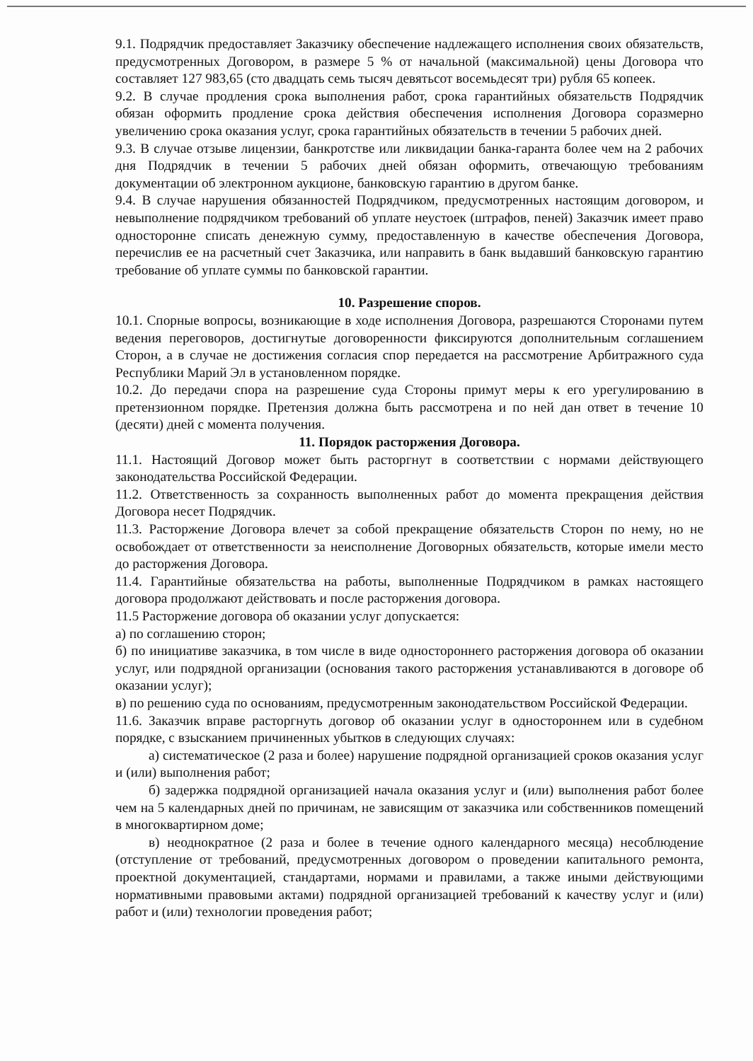9.1. Подрядчик предоставляет Заказчику обеспечение надлежащего исполнения своих обязательств, предусмотренных Договором, в размере 5 % от начальной (максимальной) цены Договора что составляет 127 983,65 (сто двадцать семь тысяч девятьсот восемьдесят три) рубля 65 копеек.
9.2. В случае продления срока выполнения работ, срока гарантийных обязательств Подрядчик обязан оформить продление срока действия обеспечения исполнения Договора соразмерно увеличению срока оказания услуг, срока гарантийных обязательств в течении 5 рабочих дней.
9.3. В случае отзыве лицензии, банкротстве или ликвидации банка-гаранта более чем на 2 рабочих дня Подрядчик в течении 5 рабочих дней обязан оформить, отвечающую требованиям документации об электронном аукционе, банковскую гарантию в другом банке.
9.4. В случае нарушения обязанностей Подрядчиком, предусмотренных настоящим договором, и невыполнение подрядчиком требований об уплате неустоек (штрафов, пеней) Заказчик имеет право односторонне списать денежную сумму, предоставленную в качестве обеспечения Договора, перечислив ее на расчетный счет Заказчика, или направить в банк выдавший банковскую гарантию требование об уплате суммы по банковской гарантии.
10. Разрешение споров.
10.1. Спорные вопросы, возникающие в ходе исполнения Договора, разрешаются Сторонами путем ведения переговоров, достигнутые договоренности фиксируются дополнительным соглашением Сторон, а в случае не достижения согласия спор передается на рассмотрение Арбитражного суда Республики Марий Эл в установленном порядке.
10.2. До передачи спора на разрешение суда Стороны примут меры к его урегулированию в претензионном порядке. Претензия должна быть рассмотрена и по ней дан ответ в течение 10 (десяти) дней с момента получения.
11. Порядок расторжения Договора.
11.1. Настоящий Договор может быть расторгнут в соответствии с нормами действующего законодательства Российской Федерации.
11.2. Ответственность за сохранность выполненных работ до момента прекращения действия Договора несет Подрядчик.
11.3. Расторжение Договора влечет за собой прекращение обязательств Сторон по нему, но не освобождает от ответственности за неисполнение Договорных обязательств, которые имели место до расторжения Договора.
11.4. Гарантийные обязательства на работы, выполненные Подрядчиком в рамках настоящего договора продолжают действовать и после расторжения договора.
11.5 Расторжение договора об оказании услуг допускается:
а) по соглашению сторон;
б) по инициативе заказчика, в том числе в виде одностороннего расторжения договора об оказании услуг, или подрядной организации (основания такого расторжения устанавливаются в договоре об оказании услуг);
в) по решению суда по основаниям, предусмотренным законодательством Российской Федерации.
11.6. Заказчик вправе расторгнуть договор об оказании услуг в одностороннем или в судебном порядке, с взысканием причиненных убытков в следующих случаях:
а) систематическое (2 раза и более) нарушение подрядной организацией сроков оказания услуг и (или) выполнения работ;
б) задержка подрядной организацией начала оказания услуг и (или) выполнения работ более чем на 5 календарных дней по причинам, не зависящим от заказчика или собственников помещений в многоквартирном доме;
в) неоднократное (2 раза и более в течение одного календарного месяца) несоблюдение (отступление от требований, предусмотренных договором о проведении капитального ремонта, проектной документацией, стандартами, нормами и правилами, а также иными действующими нормативными правовыми актами) подрядной организацией требований к качеству услуг и (или) работ и (или) технологии проведения работ;